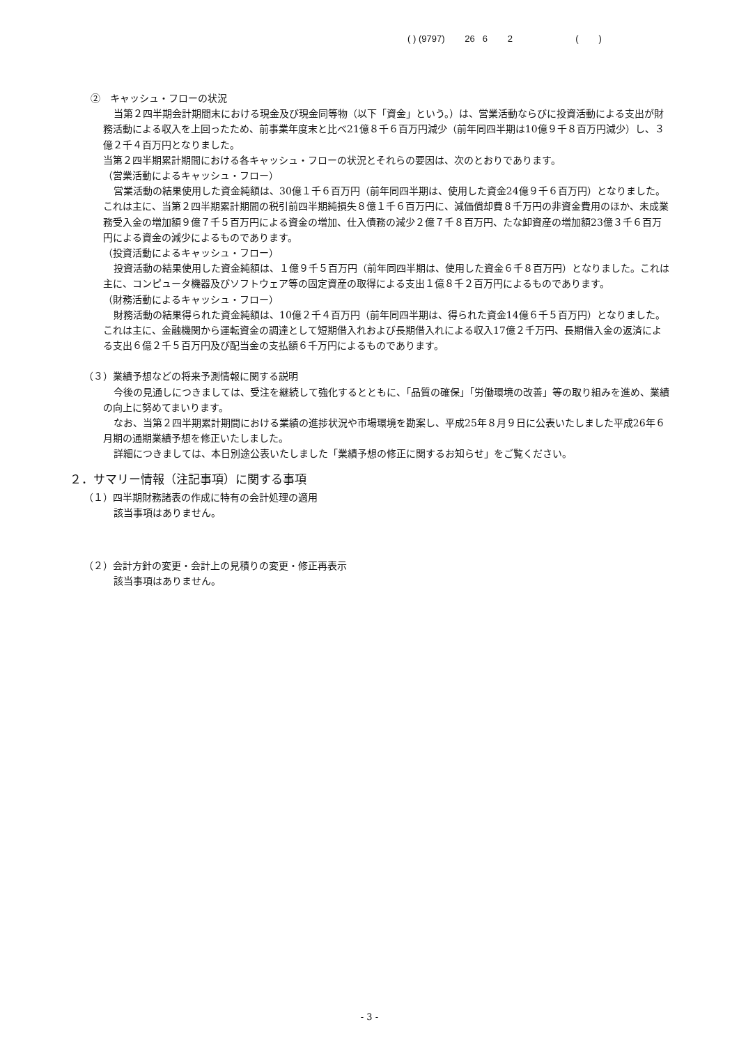( ) (9797) 26 6 2 ( )
②　キャッシュ・フローの状況
当第２四半期会計期間末における現金及び現金同等物（以下「資金」という。）は、営業活動ならびに投資活動による支出が財務活動による収入を上回ったため、前事業年度末と比べ21億８千６百万円減少（前年同四半期は10億９千８百万円減少）し、３億２千４百万円となりました。
当第２四半期累計期間における各キャッシュ・フローの状況とそれらの要因は、次のとおりであります。
（営業活動によるキャッシュ・フロー）
営業活動の結果使用した資金純額は、30億１千６百万円（前年同四半期は、使用した資金24億９千６百万円）となりました。これは主に、当第２四半期累計期間の税引前四半期純損失８億１千６百万円に、減価償却費８千万円の非資金費用のほか、未成業務受入金の増加額９億７千５百万円による資金の増加、仕入債務の減少２億７千８百万円、たな卸資産の増加額23億３千６百万円による資金の減少によるものであります。
（投資活動によるキャッシュ・フロー）
投資活動の結果使用した資金純額は、１億９千５百万円（前年同四半期は、使用した資金６千８百万円）となりました。これは主に、コンピュータ機器及びソフトウェア等の固定資産の取得による支出１億８千２百万円によるものであります。
（財務活動によるキャッシュ・フロー）
財務活動の結果得られた資金純額は、10億２千４百万円（前年同四半期は、得られた資金14億６千５百万円）となりました。これは主に、金融機関から運転資金の調達として短期借入れおよび長期借入れによる収入17億２千万円、長期借入金の返済による支出６億２千５百万円及び配当金の支払額６千万円によるものであります。
（３）業績予想などの将来予測情報に関する説明
今後の見通しにつきましては、受注を継続して強化するとともに、「品質の確保」「労働環境の改善」等の取り組みを進め、業績の向上に努めてまいります。
なお、当第２四半期累計期間における業績の進捗状況や市場環境を勘案し、平成25年８月９日に公表いたしました平成26年６月期の通期業績予想を修正いたしました。
詳細につきましては、本日別途公表いたしました「業績予想の修正に関するお知らせ」をご覧ください。
２．サマリー情報（注記事項）に関する事項
（１）四半期財務諸表の作成に特有の会計処理の適用
該当事項はありません。
（２）会計方針の変更・会計上の見積りの変更・修正再表示
該当事項はありません。
- 3 -